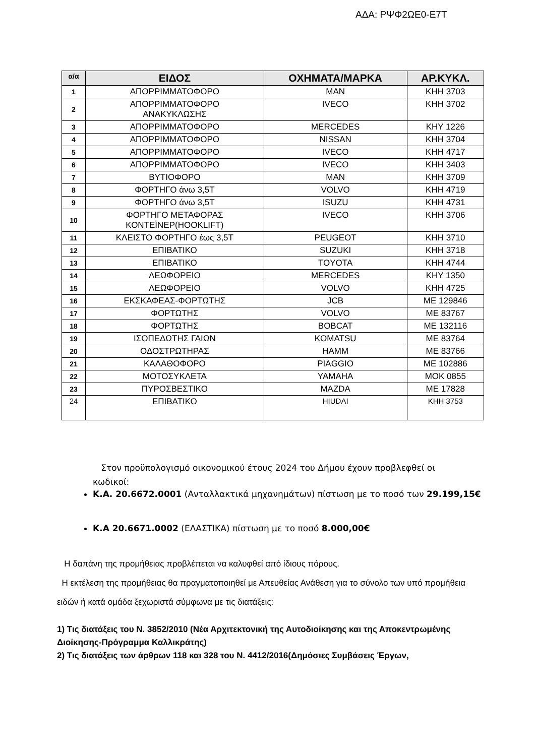ΑΔΑ: ΡΨΦ2ΩΕ0-Ε7Τ
| α/α | ΕΙΔΟΣ | ΟΧΗΜΑΤΑ/ΜΑΡΚΑ | ΑΡ.ΚΥΚΛ. |
| --- | --- | --- | --- |
| 1 | ΑΠΟΡΡΙΜΜΑΤΟΦΟΡΟ | MAN | ΚΗΗ 3703 |
| 2 | ΑΠΟΡΡΙΜΜΑΤΟΦΟΡΟ ΑΝΑΚΥΚΛΩΣΗΣ | IVECO | ΚΗΗ 3702 |
| 3 | ΑΠΟΡΡΙΜΜΑΤΟΦΟΡΟ | MERCEDES | ΚΗΥ 1226 |
| 4 | ΑΠΟΡΡΙΜΜΑΤΟΦΟΡΟ | NISSAN | ΚΗΗ 3704 |
| 5 | ΑΠΟΡΡΙΜΜΑΤΟΦΟΡΟ | IVECO | ΚΗΗ 4717 |
| 6 | ΑΠΟΡΡΙΜΜΑΤΟΦΟΡΟ | IVECO | ΚΗΗ 3403 |
| 7 | ΒΥΤΙΟΦΟΡΟ | MAN | ΚΗΗ 3709 |
| 8 | ΦΟΡΤΗΓΟ άνω 3,5Τ | VOLVO | ΚΗΗ 4719 |
| 9 | ΦΟΡΤΗΓΟ άνω 3,5Τ | ISUZU | ΚΗΗ 4731 |
| 10 | ΦΟΡΤΗΓΟ ΜΕΤΑΦΟΡΑΣ ΚΟΝΤΕΪΝΕΡ(HOOKLIFT) | IVECO | ΚΗΗ 3706 |
| 11 | ΚΛΕΙΣΤΟ ΦΟΡΤΗΓΟ έως 3,5Τ | PEUGEOT | ΚΗΗ 3710 |
| 12 | ΕΠΙΒΑΤΙΚΟ | SUZUKI | ΚΗΗ 3718 |
| 13 | ΕΠΙΒΑΤΙΚΟ | TOYOTA | ΚΗΗ 4744 |
| 14 | ΛΕΩΦΟΡΕΙΟ | MERCEDES | ΚΗΥ 1350 |
| 15 | ΛΕΩΦΟΡΕΙΟ | VOLVO | ΚΗΗ 4725 |
| 16 | ΕΚΣΚΑΦΕΑΣ-ΦΟΡΤΩΤΗΣ | JCB | ΜΕ 129846 |
| 17 | ΦΟΡΤΩΤΗΣ | VOLVO | ΜΕ 83767 |
| 18 | ΦΟΡΤΩΤΗΣ | BOBCAT | ΜΕ 132116 |
| 19 | ΙΣΟΠΕΔΩΤΗΣ ΓΑΙΩΝ | KOMATSU | ΜΕ 83764 |
| 20 | ΟΔΟΣΤΡΩΤΗΡΑΣ | HAMM | ΜΕ 83766 |
| 21 | ΚΑΛΑΘΟΦΟΡΟ | PIAGGIO | ΜΕ 102886 |
| 22 | ΜΟΤΟΣΥΚΛΕΤΑ | YAMAHA | ΜΟΚ 0855 |
| 23 | ΠΥΡΟΣΒΕΣΤΙΚΟ | MAZDA | ΜΕ 17828 |
| 24 | ΕΠΙΒΑΤΙΚΟ | HIUDAI | ΚΗΗ 3753 |
Στον προϋπολογισμό οικονομικού έτους 2024 του Δήμου έχουν προβλεφθεί οι
κωδικοί:
Κ.Α. 20.6672.0001 (Ανταλλακτικά μηχανημάτων) πίστωση με το ποσό των 29.199,15€
Κ.Α 20.6671.0002 (ΕΛΑΣΤΙΚΑ) πίστωση με το ποσό 8.000,00€
Η δαπάνη της προμήθειας προβλέπεται να καλυφθεί από ίδιους πόρους.
Η εκτέλεση της προμήθειας θα πραγματοποιηθεί με Απευθείας Ανάθεση για το σύνολο των υπό προμήθεια ειδών ή κατά ομάδα ξεχωριστά σύμφωνα με τις διατάξεις:
1) Τις διατάξεις του Ν. 3852/2010 (Νέα Αρχιτεκτονική της Αυτοδιοίκησης και της Αποκεντρωμένης Διοίκησης-Πρόγραμμα Καλλικράτης)
2) Τις διατάξεις των άρθρων 118 και 328 του Ν. 4412/2016(Δημόσιες Συμβάσεις Έργων,